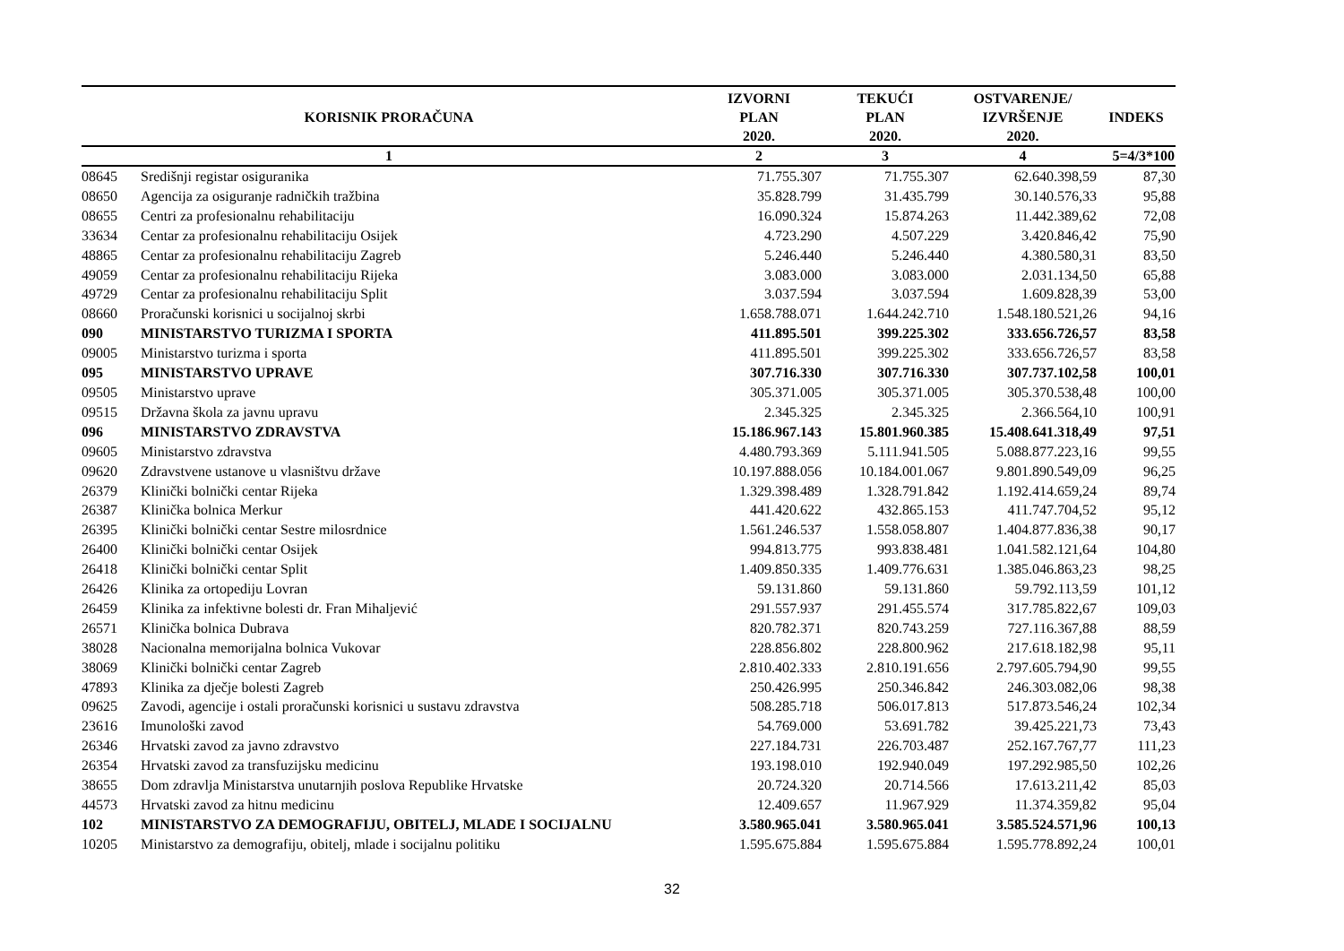| KORISNIK PRORAČUNA | | IZVORNI PLAN 2020. | TEKUĆI PLAN 2020. | OSTVARENJE/ IZVRŠENJE 2020. | INDEKS |
| --- | --- | --- | --- | --- | --- |
| 1 | | 2 | 3 | 4 | 5=4/3*100 |
| 08645 | Središnji registar osiguranika | 71.755.307 | 71.755.307 | 62.640.398,59 | 87,30 |
| 08650 | Agencija za osiguranje radničkih tražbina | 35.828.799 | 31.435.799 | 30.140.576,33 | 95,88 |
| 08655 | Centri za profesionalnu rehabilitaciju | 16.090.324 | 15.874.263 | 11.442.389,62 | 72,08 |
| 33634 | Centar za profesionalnu rehabilitaciju Osijek | 4.723.290 | 4.507.229 | 3.420.846,42 | 75,90 |
| 48865 | Centar za profesionalnu rehabilitaciju Zagreb | 5.246.440 | 5.246.440 | 4.380.580,31 | 83,50 |
| 49059 | Centar za profesionalnu rehabilitaciju Rijeka | 3.083.000 | 3.083.000 | 2.031.134,50 | 65,88 |
| 49729 | Centar za profesionalnu rehabilitaciju Split | 3.037.594 | 3.037.594 | 1.609.828,39 | 53,00 |
| 08660 | Proračunski korisnici u socijalnoj skrbi | 1.658.788.071 | 1.644.242.710 | 1.548.180.521,26 | 94,16 |
| 090 | MINISTARSTVO TURIZMA I SPORTA | 411.895.501 | 399.225.302 | 333.656.726,57 | 83,58 |
| 09005 | Ministarstvo turizma i sporta | 411.895.501 | 399.225.302 | 333.656.726,57 | 83,58 |
| 095 | MINISTARSTVO UPRAVE | 307.716.330 | 307.716.330 | 307.737.102,58 | 100,01 |
| 09505 | Ministarstvo uprave | 305.371.005 | 305.371.005 | 305.370.538,48 | 100,00 |
| 09515 | Državna škola za javnu upravu | 2.345.325 | 2.345.325 | 2.366.564,10 | 100,91 |
| 096 | MINISTARSTVO ZDRAVSTVA | 15.186.967.143 | 15.801.960.385 | 15.408.641.318,49 | 97,51 |
| 09605 | Ministarstvo zdravstva | 4.480.793.369 | 5.111.941.505 | 5.088.877.223,16 | 99,55 |
| 09620 | Zdravstvene ustanove u vlasništvu države | 10.197.888.056 | 10.184.001.067 | 9.801.890.549,09 | 96,25 |
| 26379 | Klinički bolnički centar Rijeka | 1.329.398.489 | 1.328.791.842 | 1.192.414.659,24 | 89,74 |
| 26387 | Klinička bolnica Merkur | 441.420.622 | 432.865.153 | 411.747.704,52 | 95,12 |
| 26395 | Klinički bolnički centar Sestre milosrdnice | 1.561.246.537 | 1.558.058.807 | 1.404.877.836,38 | 90,17 |
| 26400 | Klinički bolnički centar Osijek | 994.813.775 | 993.838.481 | 1.041.582.121,64 | 104,80 |
| 26418 | Klinički bolnički centar Split | 1.409.850.335 | 1.409.776.631 | 1.385.046.863,23 | 98,25 |
| 26426 | Klinika za ortopediju Lovran | 59.131.860 | 59.131.860 | 59.792.113,59 | 101,12 |
| 26459 | Klinika za infektivne bolesti dr. Fran Mihaljević | 291.557.937 | 291.455.574 | 317.785.822,67 | 109,03 |
| 26571 | Klinička bolnica Dubrava | 820.782.371 | 820.743.259 | 727.116.367,88 | 88,59 |
| 38028 | Nacionalna memorijalna bolnica Vukovar | 228.856.802 | 228.800.962 | 217.618.182,98 | 95,11 |
| 38069 | Klinički bolnički centar Zagreb | 2.810.402.333 | 2.810.191.656 | 2.797.605.794,90 | 99,55 |
| 47893 | Klinika za dječje bolesti Zagreb | 250.426.995 | 250.346.842 | 246.303.082,06 | 98,38 |
| 09625 | Zavodi, agencije i ostali proračunski korisnici u sustavu zdravstva | 508.285.718 | 506.017.813 | 517.873.546,24 | 102,34 |
| 23616 | Imunološki zavod | 54.769.000 | 53.691.782 | 39.425.221,73 | 73,43 |
| 26346 | Hrvatski zavod za javno zdravstvo | 227.184.731 | 226.703.487 | 252.167.767,77 | 111,23 |
| 26354 | Hrvatski zavod za transfuzijsku medicinu | 193.198.010 | 192.940.049 | 197.292.985,50 | 102,26 |
| 38655 | Dom zdravlja Ministarstva unutarnjih poslova Republike Hrvatske | 20.724.320 | 20.714.566 | 17.613.211,42 | 85,03 |
| 44573 | Hrvatski zavod za hitnu medicinu | 12.409.657 | 11.967.929 | 11.374.359,82 | 95,04 |
| 102 | MINISTARSTVO ZA DEMOGRAFIJU, OBITELJ, MLADE I SOCIJALNU | 3.580.965.041 | 3.580.965.041 | 3.585.524.571,96 | 100,13 |
| 10205 | Ministarstvo za demografiju, obitelj, mlade i socijalnu politiku | 1.595.675.884 | 1.595.675.884 | 1.595.778.892,24 | 100,01 |
32